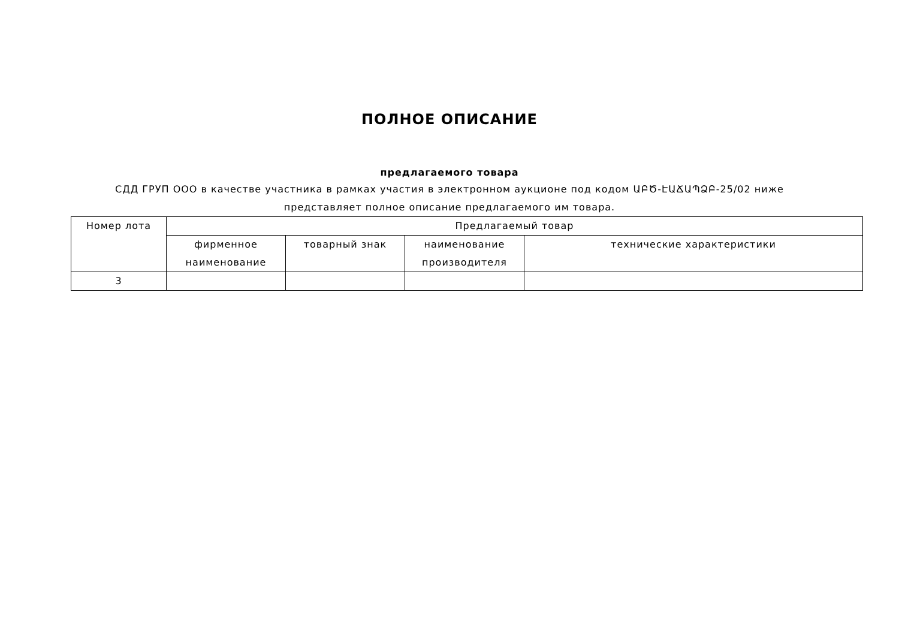ПОЛНОЕ ОПИСАНИЕ
предлагаемого товара
СДД ГРУП ООО в качестве участника в рамках участия в электронном аукционе под кодом ԱԲԾ-ԷԱՃԱՊՁԲ-25/02 ниже представляет полное описание предлагаемого им товара.
| Номер лота | Предлагаемый товар | | | |
| --- | --- | --- | --- | --- |
| | фирменное наименование | товарный знак | наименование производителя | технические характеристики |
| 3 | | | | |